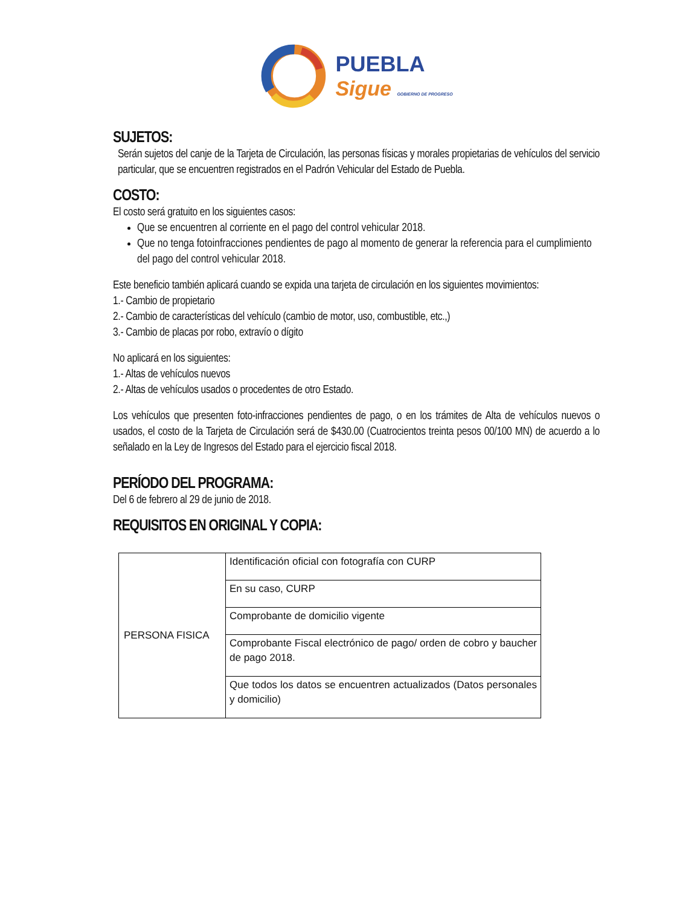PUEBLA
Sigue GOBIERNO DE PROGRESO
SUJETOS:
Serán sujetos del canje de la Tarjeta de Circulación, las personas físicas y morales propietarias de vehículos del servicio particular, que se encuentren registrados en el Padrón Vehicular del Estado de Puebla.
COSTO:
El costo será gratuito en los siguientes casos:
Que se encuentren al corriente en el pago del control vehicular 2018.
Que no tenga fotoinfracciones pendientes de pago al momento de generar la referencia para el cumplimiento del pago del control vehicular 2018.
Este beneficio también aplicará cuando se expida una tarjeta de circulación en los siguientes movimientos:
1.- Cambio de propietario
2.- Cambio de características del vehículo (cambio de motor, uso, combustible, etc.,)
3.- Cambio de placas por robo, extravío o dígito
No aplicará en los siguientes:
1.- Altas de vehículos nuevos
2.- Altas de vehículos usados o procedentes de otro Estado.
Los vehículos que presenten foto-infracciones pendientes de pago, o en los trámites de Alta de vehículos nuevos o usados, el costo de la Tarjeta de Circulación será de $430.00 (Cuatrocientos treinta pesos 00/100 MN) de acuerdo a lo señalado en la Ley de Ingresos del Estado para el ejercicio fiscal 2018.
PERÍODO DEL PROGRAMA:
Del 6 de febrero al 29 de junio de 2018.
REQUISITOS EN ORIGINAL Y COPIA:
| PERSONA FISICA | Identificación oficial con fotografía con CURP |
| | En su caso, CURP |
| | Comprobante de domicilio vigente |
| | Comprobante Fiscal electrónico de pago/ orden de cobro y baucher de pago 2018. |
| | Que todos los datos se encuentren actualizados (Datos personales y domicilio) |